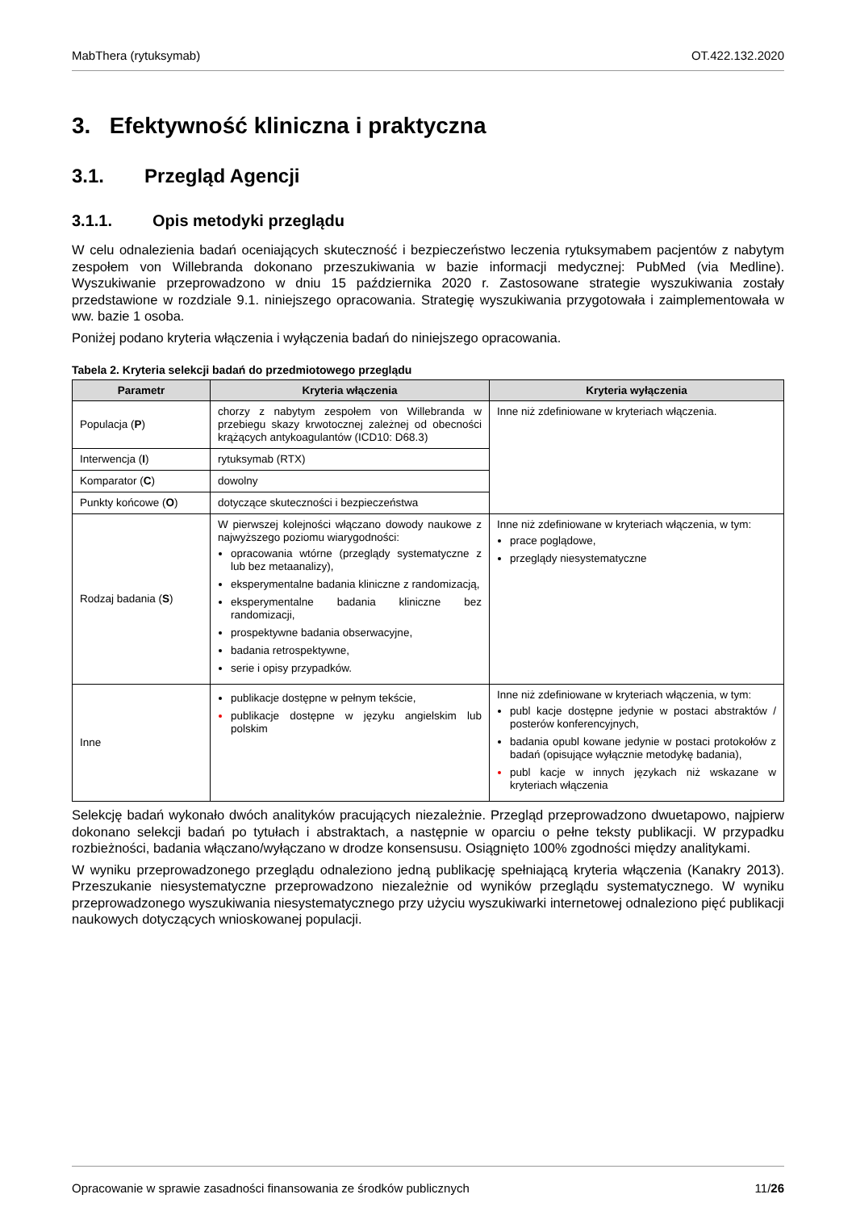MabThera (rytuksymab) OT.422.132.2020
3. Efektywność kliniczna i praktyczna
3.1. Przegląd Agencji
3.1.1. Opis metodyki przeglądu
W celu odnalezienia badań oceniających skuteczność i bezpieczeństwo leczenia rytuksymabem pacjentów z nabytym zespołem von Willebranda dokonano przeszukiwania w bazie informacji medycznej: PubMed (via Medline). Wyszukiwanie przeprowadzono w dniu 15 października 2020 r. Zastosowane strategie wyszukiwania zostały przedstawione w rozdziale 9.1. niniejszego opracowania. Strategię wyszukiwania przygotowała i zaimplementowała w ww. bazie 1 osoba.
Poniżej podano kryteria włączenia i wyłączenia badań do niniejszego opracowania.
Tabela 2. Kryteria selekcji badań do przedmiotowego przeglądu
| Parametr | Kryteria włączenia | Kryteria wyłączenia |
| --- | --- | --- |
| Populacja ( P ) | chorzy z nabytym zespołem von Willebranda w przebiegu skazy krwotocznej zależnej od obecności krążących antykoagulantów (ICD10: D68.3) | Inne niż zdefiniowane w kryteriach włączenia. |
| Interwencja ( I ) | rytuksymab (RTX) | |
| Komparator ( C ) | dowolny | |
| Punkty końcowe ( O ) | dotyczące skuteczności i bezpieczeństwa | |
| Rodzaj badania ( S ) | W pierwszej kolejności włączano dowody naukowe z najwyższego poziomu wiarygodności: opracowania wtórne (przeglądy systematyczne z lub bez metaanalizy), eksperymentalne badania kliniczne z randomizacją, eksperymentalne badania kliniczne bez randomizacji, prospektywne badania obserwacyjne, badania retrospektywne, serie i opisy przypadków. | Inne niż zdefiniowane w kryteriach włączenia, w tym: prace poglądowe, przeglądy niesystematyczne |
| Inne | publikacje dostępne w pełnym tekście, publikacje dostępne w języku angielskim lub polskim | Inne niż zdefiniowane w kryteriach włączenia, w tym: publ kacje dostępne jedynie w postaci abstraktów / posterów konferencyjnych, badania opubl kowane jedynie w postaci protokołów z badań (opisujące wyłącznie metodykę badania), publ kacje w innych językach niż wskazane w kryteriach włączenia |
Selekcję badań wykonało dwóch analityków pracujących niezależnie. Przegląd przeprowadzono dwuetapowo, najpierw dokonano selekcji badań po tytułach i abstraktach, a następnie w oparciu o pełne teksty publikacji. W przypadku rozbieżności, badania włączano/wyłączano w drodze konsensusu. Osiągnięto 100% zgodności między analitykami.
W wyniku przeprowadzonego przeglądu odnaleziono jedną publikację spełniającą kryteria włączenia (Kanakry 2013). Przeszukanie niesystematyczne przeprowadzono niezależnie od wyników przeglądu systematycznego. W wyniku przeprowadzonego wyszukiwania niesystematycznego przy użyciu wyszukiwarki internetowej odnaleziono pięć publikacji naukowych dotyczących wnioskowanej populacji.
Opracowanie w sprawie zasadności finansowania ze środków publicznych 11/26